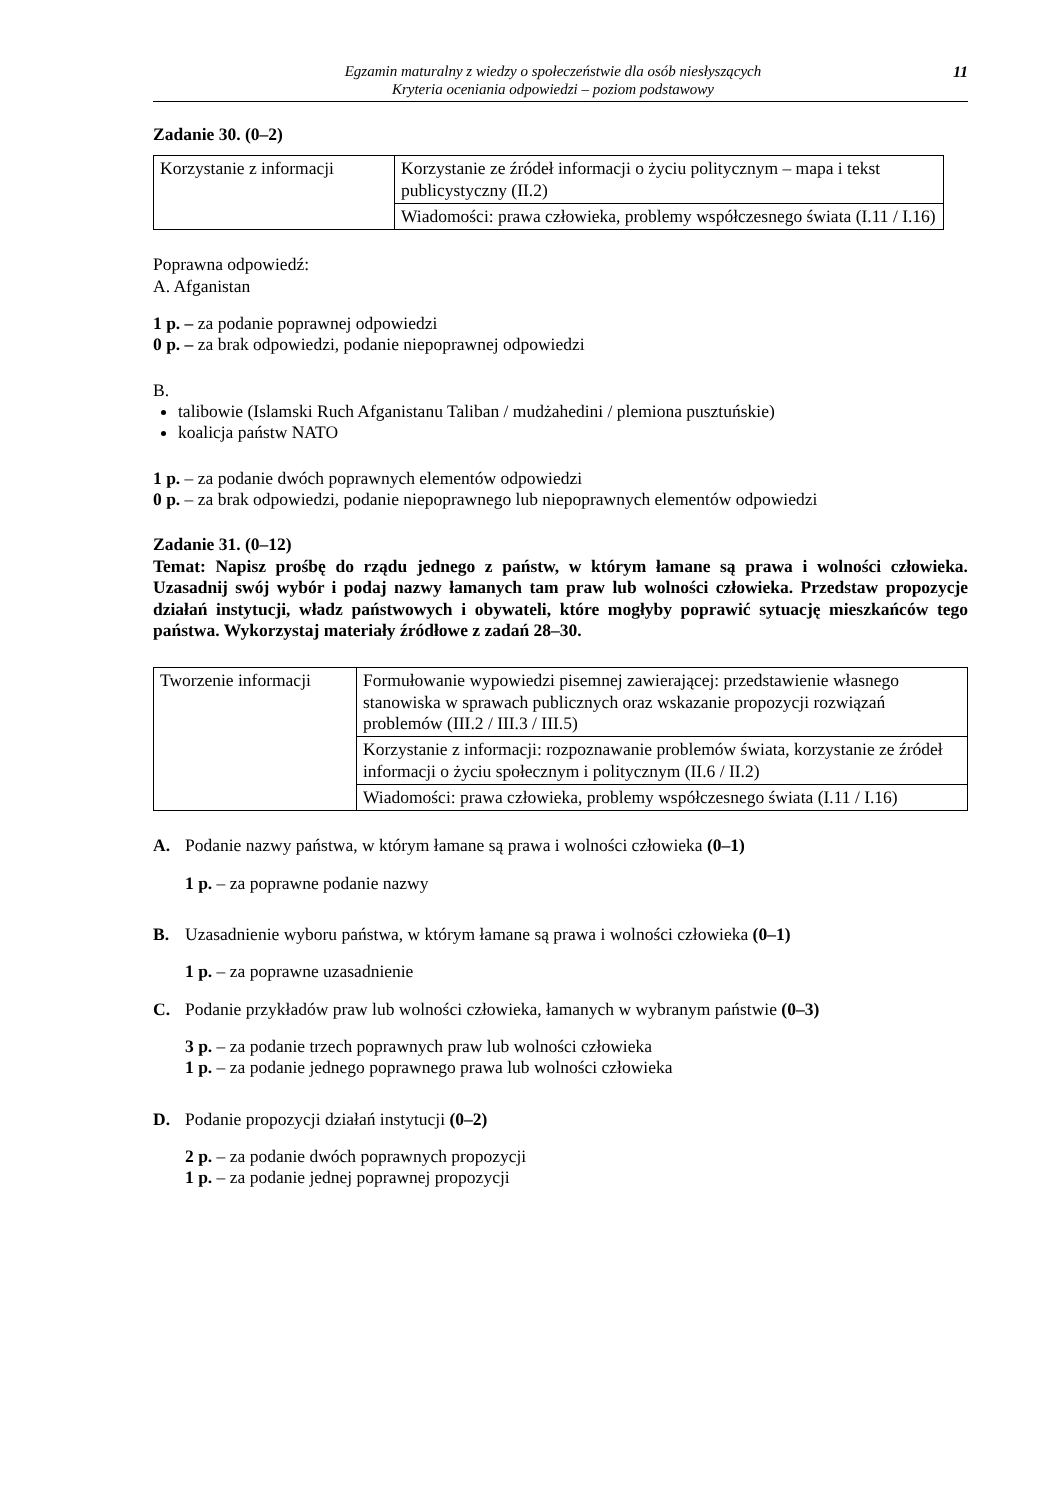Egzamin maturalny z wiedzy o społeczeństwie dla osób niesłyszących
Kryteria oceniania odpowiedzi – poziom podstawowy
11
Zadanie 30. (0–2)
| Korzystanie z informacji | Korzystanie ze źródeł informacji o życiu politycznym – mapa i tekst publicystyczny (II.2) |
| | Wiadomości: prawa człowieka, problemy współczesnego świata (I.11 / I.16) |
Poprawna odpowiedź:
A. Afganistan
1 p. – za podanie poprawnej odpowiedzi
0 p. – za brak odpowiedzi, podanie niepoprawnej odpowiedzi
B.
talibowie (Islamski Ruch Afganistanu Taliban / mudżahedini / plemiona pusztuńskie)
koalicja państw NATO
1 p. – za podanie dwóch poprawnych elementów odpowiedzi
0 p. – za brak odpowiedzi, podanie niepoprawnego lub niepoprawnych elementów odpowiedzi
Zadanie 31. (0–12)
Temat: Napisz prośbę do rządu jednego z państw, w którym łamane są prawa i wolności człowieka. Uzasadnij swój wybór i podaj nazwy łamanych tam praw lub wolności człowieka. Przedstaw propozycje działań instytucji, władz państwowych i obywateli, które mogłyby poprawić sytuację mieszkańców tego państwa. Wykorzystaj materiały źródłowe z zadań 28–30.
| Tworzenie informacji | Formułowanie wypowiedzi pisemnej zawierającej: przedstawienie własnego stanowiska w sprawach publicznych oraz wskazanie propozycji rozwiązań problemów (III.2 / III.3 / III.5) |
| | Korzystanie z informacji: rozpoznawanie problemów świata, korzystanie ze źródeł informacji o życiu społecznym i politycznym (II.6 / II.2) |
| | Wiadomości: prawa człowieka, problemy współczesnego świata (I.11 / I.16) |
A. Podanie nazwy państwa, w którym łamane są prawa i wolności człowieka (0–1)
1 p. – za poprawne podanie nazwy
B. Uzasadnienie wyboru państwa, w którym łamane są prawa i wolności człowieka (0–1)
1 p. – za poprawne uzasadnienie
C. Podanie przykładów praw lub wolności człowieka, łamanych w wybranym państwie (0–3)
3 p. – za podanie trzech poprawnych praw lub wolności człowieka
1 p. – za podanie jednego poprawnego prawa lub wolności człowieka
D. Podanie propozycji działań instytucji (0–2)
2 p. – za podanie dwóch poprawnych propozycji
1 p. – za podanie jednej poprawnej propozycji